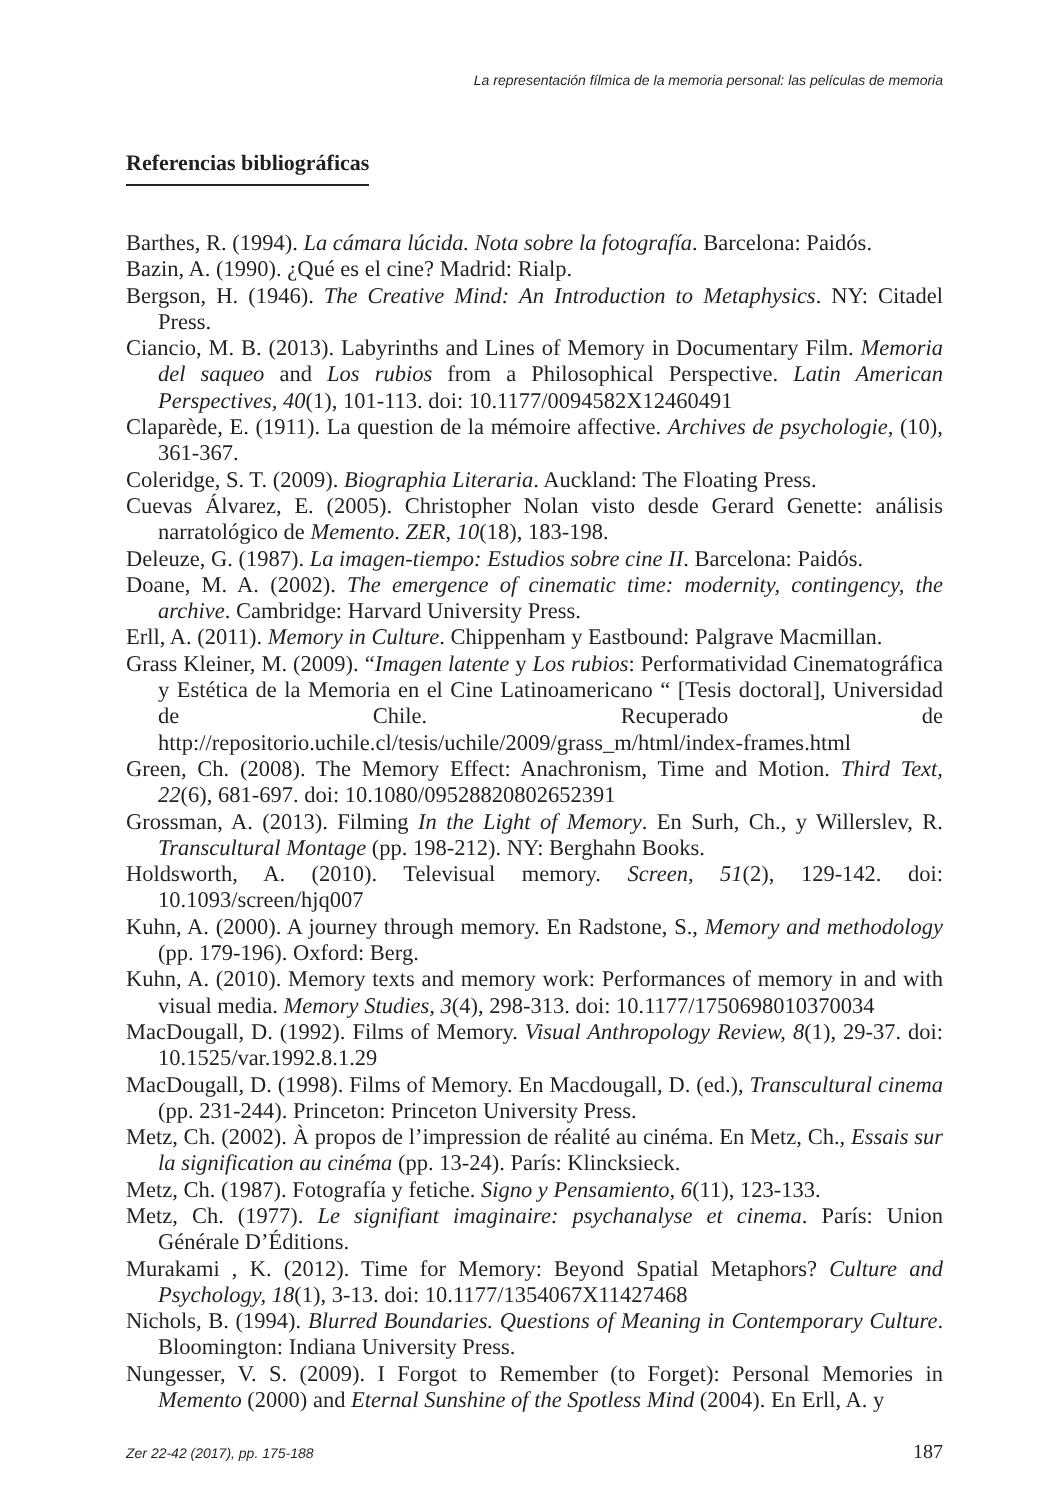La representación fílmica de la memoria personal: las películas de memoria
Referencias bibliográficas
Barthes, R. (1994). La cámara lúcida. Nota sobre la fotografía. Barcelona: Paidós.
Bazin, A. (1990). ¿Qué es el cine? Madrid: Rialp.
Bergson, H. (1946). The Creative Mind: An Introduction to Metaphysics. NY: Citadel Press.
Ciancio, M. B. (2013). Labyrinths and Lines of Memory in Documentary Film. Memoria del saqueo and Los rubios from a Philosophical Perspective. Latin American Perspectives, 40(1), 101-113. doi: 10.1177/0094582X12460491
Claparède, E. (1911). La question de la mémoire affective. Archives de psychologie, (10), 361-367.
Coleridge, S. T. (2009). Biographia Literaria. Auckland: The Floating Press.
Cuevas Álvarez, E. (2005). Christopher Nolan visto desde Gerard Genette: análisis narratológico de Memento. ZER, 10(18), 183-198.
Deleuze, G. (1987). La imagen-tiempo: Estudios sobre cine II. Barcelona: Paidós.
Doane, M. A. (2002). The emergence of cinematic time: modernity, contingency, the archive. Cambridge: Harvard University Press.
Erll, A. (2011). Memory in Culture. Chippenham y Eastbound: Palgrave Macmillan.
Grass Kleiner, M. (2009). “Imagen latente y Los rubios: Performatividad Cinematográfica y Estética de la Memoria en el Cine Latinoamericano “ [Tesis doctoral], Universidad de Chile. Recuperado de http://repositorio.uchile.cl/tesis/uchile/2009/grass_m/html/index-frames.html
Green, Ch. (2008). The Memory Effect: Anachronism, Time and Motion. Third Text, 22(6), 681-697. doi: 10.1080/09528820802652391
Grossman, A. (2013). Filming In the Light of Memory. En Surh, Ch., y Willerslev, R. Transcultural Montage (pp. 198-212). NY: Berghahn Books.
Holdsworth, A. (2010). Televisual memory. Screen, 51(2), 129-142. doi: 10.1093/screen/hjq007
Kuhn, A. (2000). A journey through memory. En Radstone, S., Memory and methodology (pp. 179-196). Oxford: Berg.
Kuhn, A. (2010). Memory texts and memory work: Performances of memory in and with visual media. Memory Studies, 3(4), 298-313. doi: 10.1177/1750698010370034
MacDougall, D. (1992). Films of Memory. Visual Anthropology Review, 8(1), 29-37. doi: 10.1525/var.1992.8.1.29
MacDougall, D. (1998). Films of Memory. En Macdougall, D. (ed.), Transcultural cinema (pp. 231-244). Princeton: Princeton University Press.
Metz, Ch. (2002). À propos de l’impression de réalité au cinéma. En Metz, Ch., Essais sur la signification au cinéma (pp. 13-24). París: Klincksieck.
Metz, Ch. (1987). Fotografía y fetiche. Signo y Pensamiento, 6(11), 123-133.
Metz, Ch. (1977). Le signifiant imaginaire: psychanalyse et cinema. París: Union Générale D’Éditions.
Murakami , K. (2012). Time for Memory: Beyond Spatial Metaphors? Culture and Psychology, 18(1), 3-13. doi: 10.1177/1354067X11427468
Nichols, B. (1994). Blurred Boundaries. Questions of Meaning in Contemporary Culture. Bloomington: Indiana University Press.
Nungesser, V. S. (2009). I Forgot to Remember (to Forget): Personal Memories in Memento (2000) and Eternal Sunshine of the Spotless Mind (2004). En Erll, A. y
Zer 22-42 (2017), pp. 175-188 187